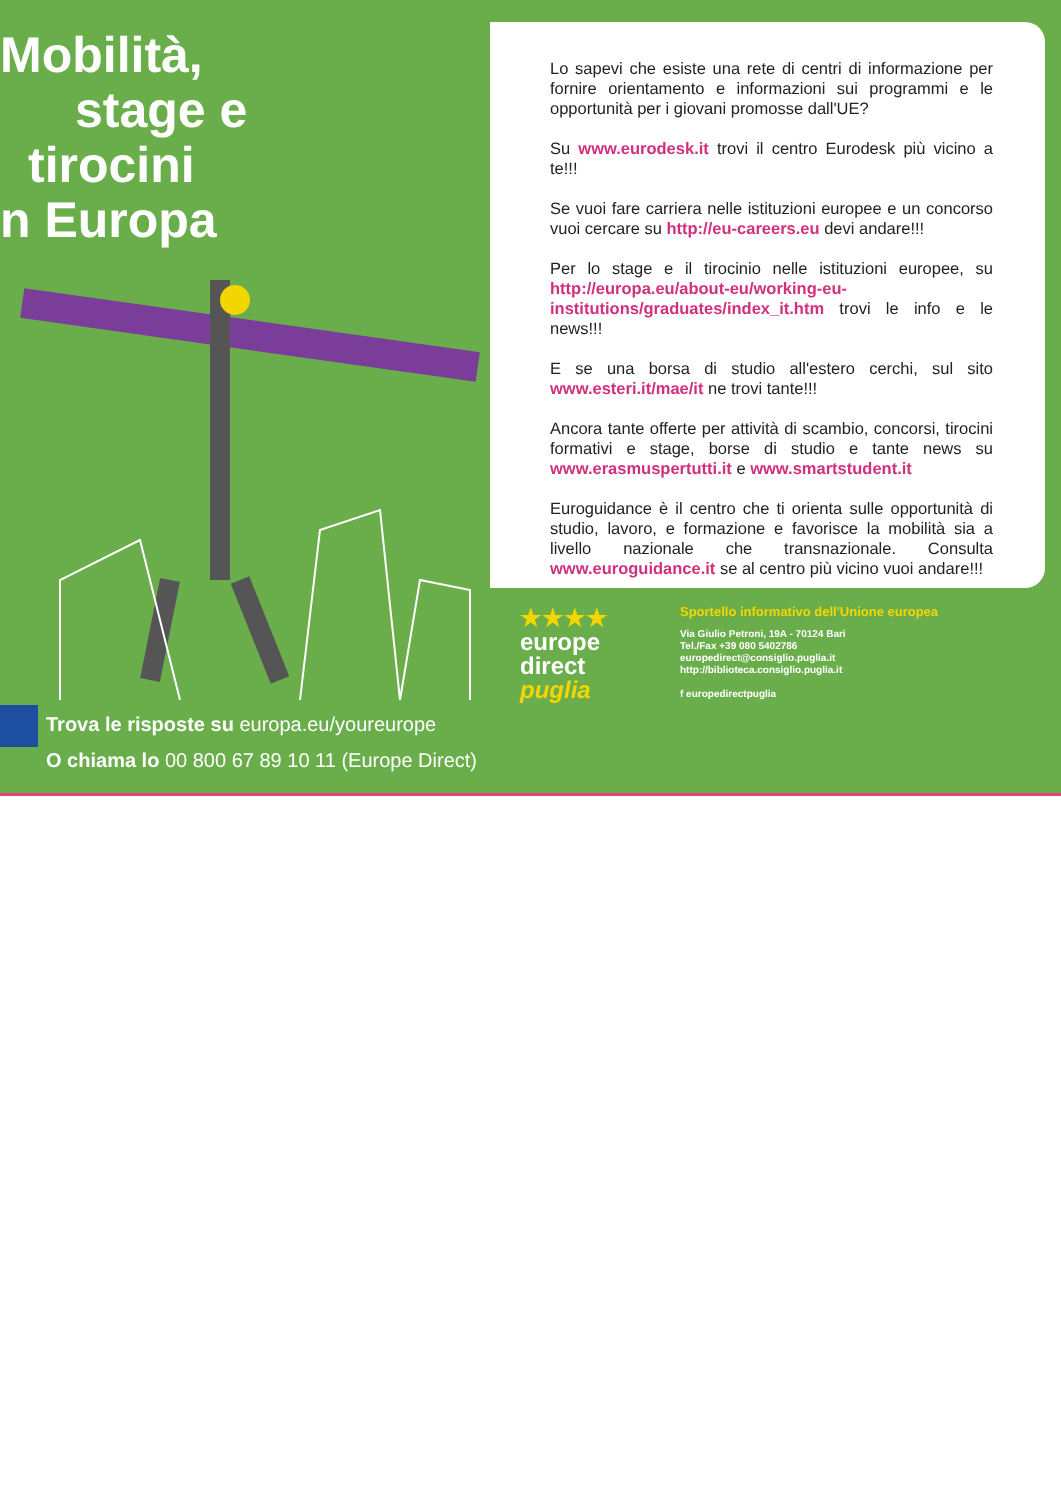Mobilità,
stage e
tirocini
n Europa
Trova le risposte su europa.eu/youreurope
O chiama lo 00 800 67 89 10 11 (Europe Direct)
Lo sapevi che esiste una rete di centri di informazione per fornire orientamento e informazioni sui programmi e le opportunità per i giovani promosse dall'UE?
Su www.eurodesk.it trovi il centro Eurodesk più vicino a te!!!
Se vuoi fare carriera nelle istituzioni europee e un concorso vuoi cercare su http://eu-careers.eu devi andare!!!
Per lo stage e il tirocinio nelle istituzioni europee, su http://europa.eu/about-eu/working-eu-institutions/graduates/index_it.htm trovi le info e le news!!!
E se una borsa di studio all'estero cerchi, sul sito www.esteri.it/mae/it ne trovi tante!!!
Ancora tante offerte per attività di scambio, concorsi, tirocini formativi e stage, borse di studio e tante news su www.erasmuspertutti.it e www.smartstudent.it
Euroguidance è il centro che ti orienta sulle opportunità di studio, lavoro, e formazione e favorisce la mobilità sia a livello nazionale che transnazionale. Consulta www.euroguidance.it se al centro più vicino vuoi andare!!!
★★★★
europe
direct
puglia
Sportello informativo dell'Unione europea
Via Giulio Petroni, 19A - 70124 Bari
Tel./Fax +39 080 5402786
europedirect@consiglio.puglia.it
http://biblioteca.consiglio.puglia.it
f europedirectpuglia